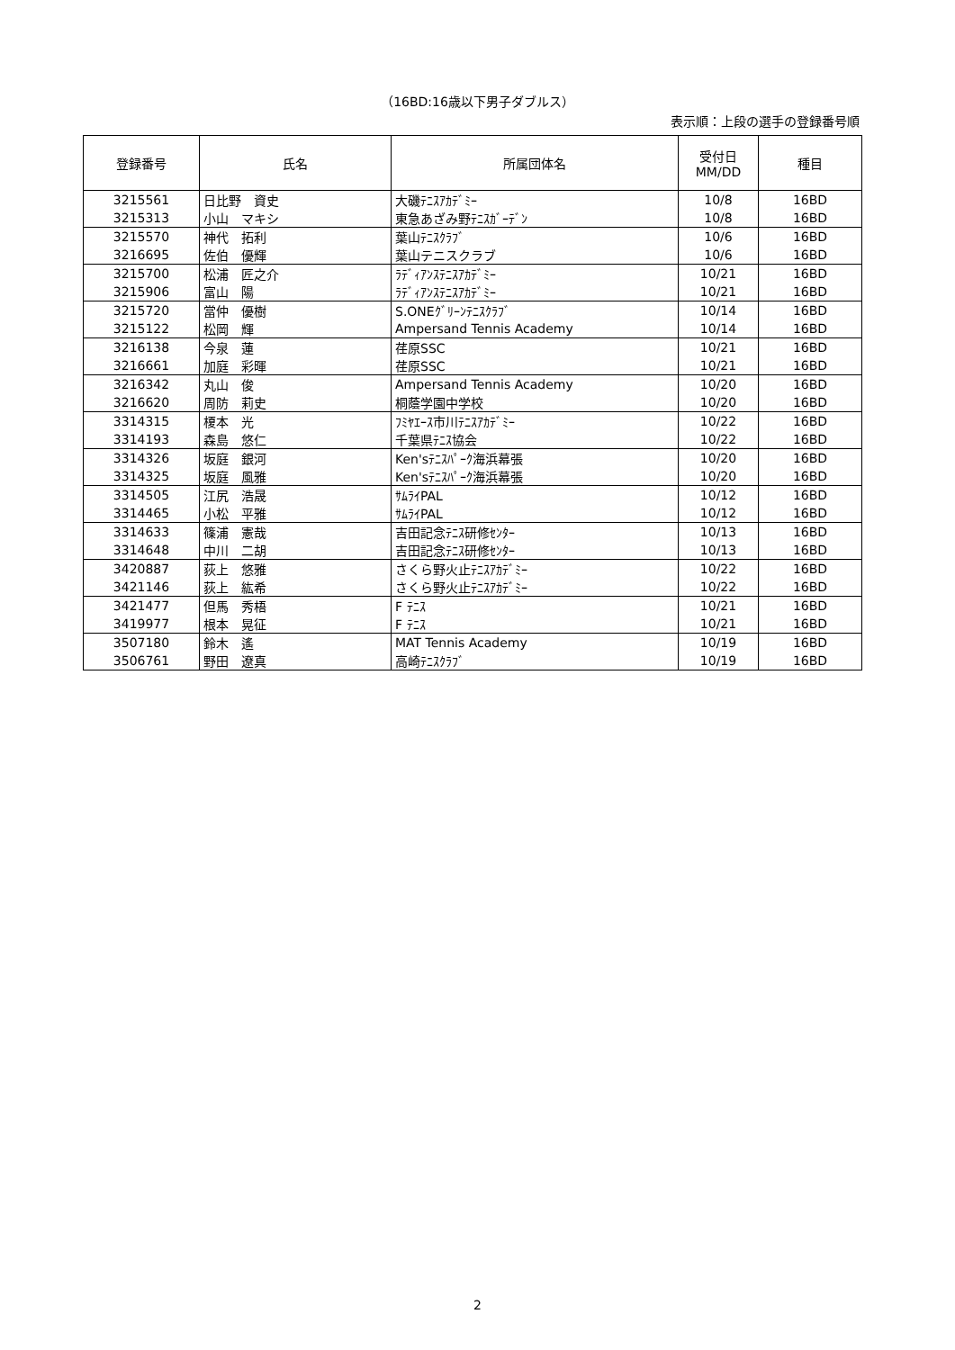（16BD:16歳以下男子ダブルス）
表示順：上段の選手の登録番号順
| 登録番号 | 氏名 | 所属団体名 | 受付日 MM/DD | 種目 |
| --- | --- | --- | --- | --- |
| 3215561 | 日比野 資史 | 大磯ﾃﾆｽｱｶﾃﾞﾐｰ | 10/8 | 16BD |
| 3215313 | 小山 マキシ | 東急あざみ野ﾃﾆｽｶﾞｰﾃﾞﾝ | 10/8 | 16BD |
| 3215570 | 神代 拓利 | 葉山ﾃﾆｽｸﾗﾌﾞ | 10/6 | 16BD |
| 3216695 | 佐伯 優輝 | 葉山テニスクラブ | 10/6 | 16BD |
| 3215700 | 松浦 匠之介 | ﾗﾃﾞｨｱﾝｽﾃﾆｽｱｶﾃﾞﾐｰ | 10/21 | 16BD |
| 3215906 | 富山 陽 | ﾗﾃﾞｨｱﾝｽﾃﾆｽｱｶﾃﾞﾐｰ | 10/21 | 16BD |
| 3215720 | 當仲 優樹 | S.ONEｸﾞﾘｰﾝﾃﾆｽｸﾗﾌﾞ | 10/14 | 16BD |
| 3215122 | 松岡 輝 | Ampersand Tennis Academy | 10/14 | 16BD |
| 3216138 | 今泉 蓮 | 荏原SSC | 10/21 | 16BD |
| 3216661 | 加庭 彩暉 | 荏原SSC | 10/21 | 16BD |
| 3216342 | 丸山 俊 | Ampersand Tennis Academy | 10/20 | 16BD |
| 3216620 | 周防 莉史 | 桐蔭学園中学校 | 10/20 | 16BD |
| 3314315 | 榎本 光 | ﾌﾐﾔｴｰｽ市川ﾃﾆｽｱｶﾃﾞﾐｰ | 10/22 | 16BD |
| 3314193 | 森島 悠仁 | 千葉県ﾃﾆｽ協会 | 10/22 | 16BD |
| 3314326 | 坂庭 銀河 | Ken'sﾃﾆｽﾊﾟｰｸ海浜幕張 | 10/20 | 16BD |
| 3314325 | 坂庭 風雅 | Ken'sﾃﾆｽﾊﾟｰｸ海浜幕張 | 10/20 | 16BD |
| 3314505 | 江尻 浩晟 | ｻﾑﾗｲPAL | 10/12 | 16BD |
| 3314465 | 小松 平雅 | ｻﾑﾗｲPAL | 10/12 | 16BD |
| 3314633 | 篠浦 憲哉 | 吉田記念ﾃﾆｽ研修ｾﾝﾀｰ | 10/13 | 16BD |
| 3314648 | 中川 二胡 | 吉田記念ﾃﾆｽ研修ｾﾝﾀｰ | 10/13 | 16BD |
| 3420887 | 荻上 悠雅 | さくら野火止ﾃﾆｽｱｶﾃﾞﾐｰ | 10/22 | 16BD |
| 3421146 | 荻上 紘希 | さくら野火止ﾃﾆｽｱｶﾃﾞﾐｰ | 10/22 | 16BD |
| 3421477 | 但馬 秀梧 | F ﾃﾆｽ | 10/21 | 16BD |
| 3419977 | 根本 晃征 | F ﾃﾆｽ | 10/21 | 16BD |
| 3507180 | 鈴木 遙 | MAT Tennis Academy | 10/19 | 16BD |
| 3506761 | 野田 遼真 | 高崎ﾃﾆｽｸﾗﾌﾞ | 10/19 | 16BD |
2